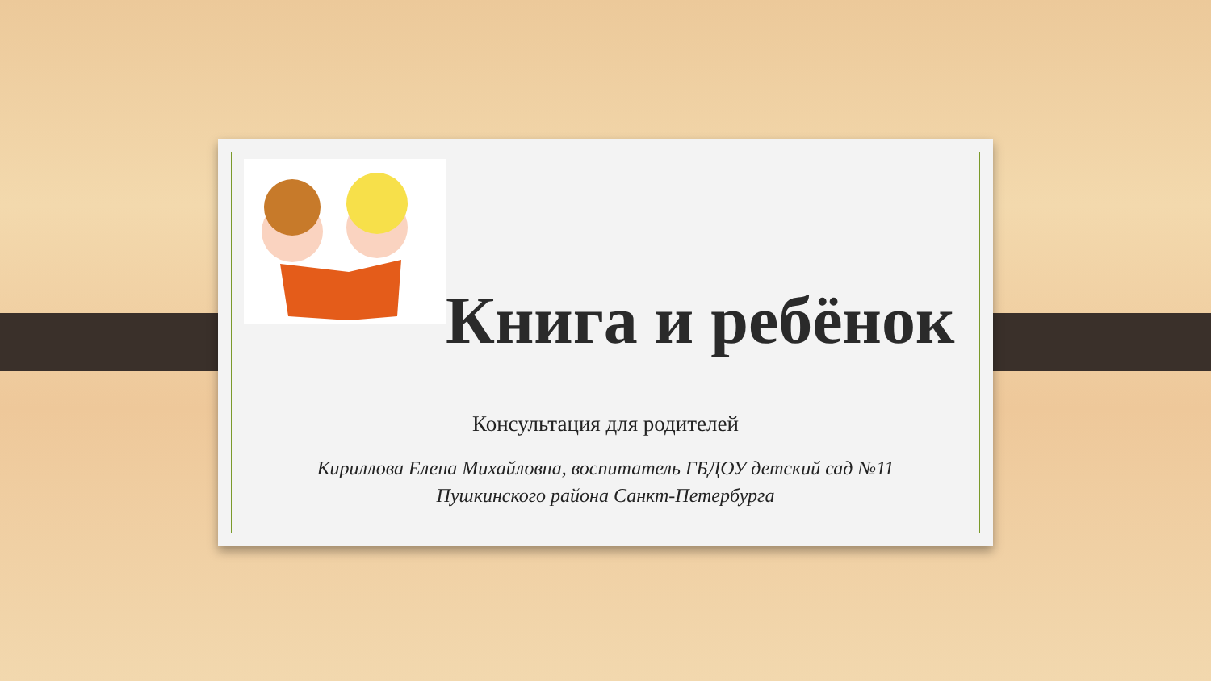Книга и ребёнок
Консультация для родителей
Кириллова Елена Михайловна, воспитатель ГБДОУ детский сад №11
Пушкинского района Санкт-Петербурга